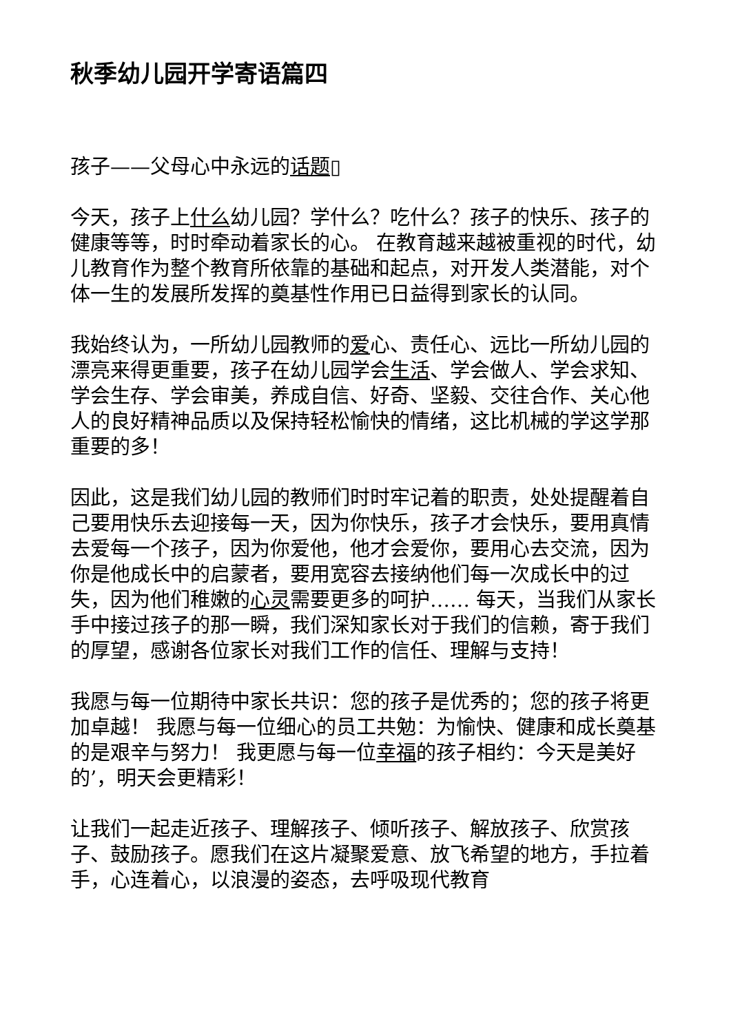秋季幼儿园开学寄语篇四
孩子——父母心中永远的话题▯
今天，孩子上什么幼儿园？学什么？吃什么？孩子的快乐、孩子的健康等等，时时牵动着家长的心。 在教育越来越被重视的时代，幼儿教育作为整个教育所依靠的基础和起点，对开发人类潜能，对个体一生的发展所发挥的奠基性作用已日益得到家长的认同。
我始终认为，一所幼儿园教师的爱心、责任心、远比一所幼儿园的漂亮来得更重要，孩子在幼儿园学会生活、学会做人、学会求知、学会生存、学会审美，养成自信、好奇、坚毅、交往合作、关心他人的良好精神品质以及保持轻松愉快的情绪，这比机械的学这学那重要的多！
因此，这是我们幼儿园的教师们时时牢记着的职责，处处提醒着自己要用快乐去迎接每一天，因为你快乐，孩子才会快乐，要用真情去爱每一个孩子，因为你爱他，他才会爱你，要用心去交流，因为你是他成长中的启蒙者，要用宽容去接纳他们每一次成长中的过失，因为他们稚嫩的心灵需要更多的呵护…… 每天，当我们从家长手中接过孩子的那一瞬，我们深知家长对于我们的信赖，寄于我们的厚望，感谢各位家长对我们工作的信任、理解与支持！
我愿与每一位期待中家长共识：您的孩子是优秀的；您的孩子将更加卓越！ 我愿与每一位细心的员工共勉：为愉快、健康和成长奠基的是艰辛与努力！ 我更愿与每一位幸福的孩子相约：今天是美好的’，明天会更精彩！
让我们一起走近孩子、理解孩子、倾听孩子、解放孩子、欣赏孩子、鼓励孩子。愿我们在这片凝聚爱意、放飞希望的地方，手拉着手，心连着心，以浪漫的姿态，去呼吸现代教育